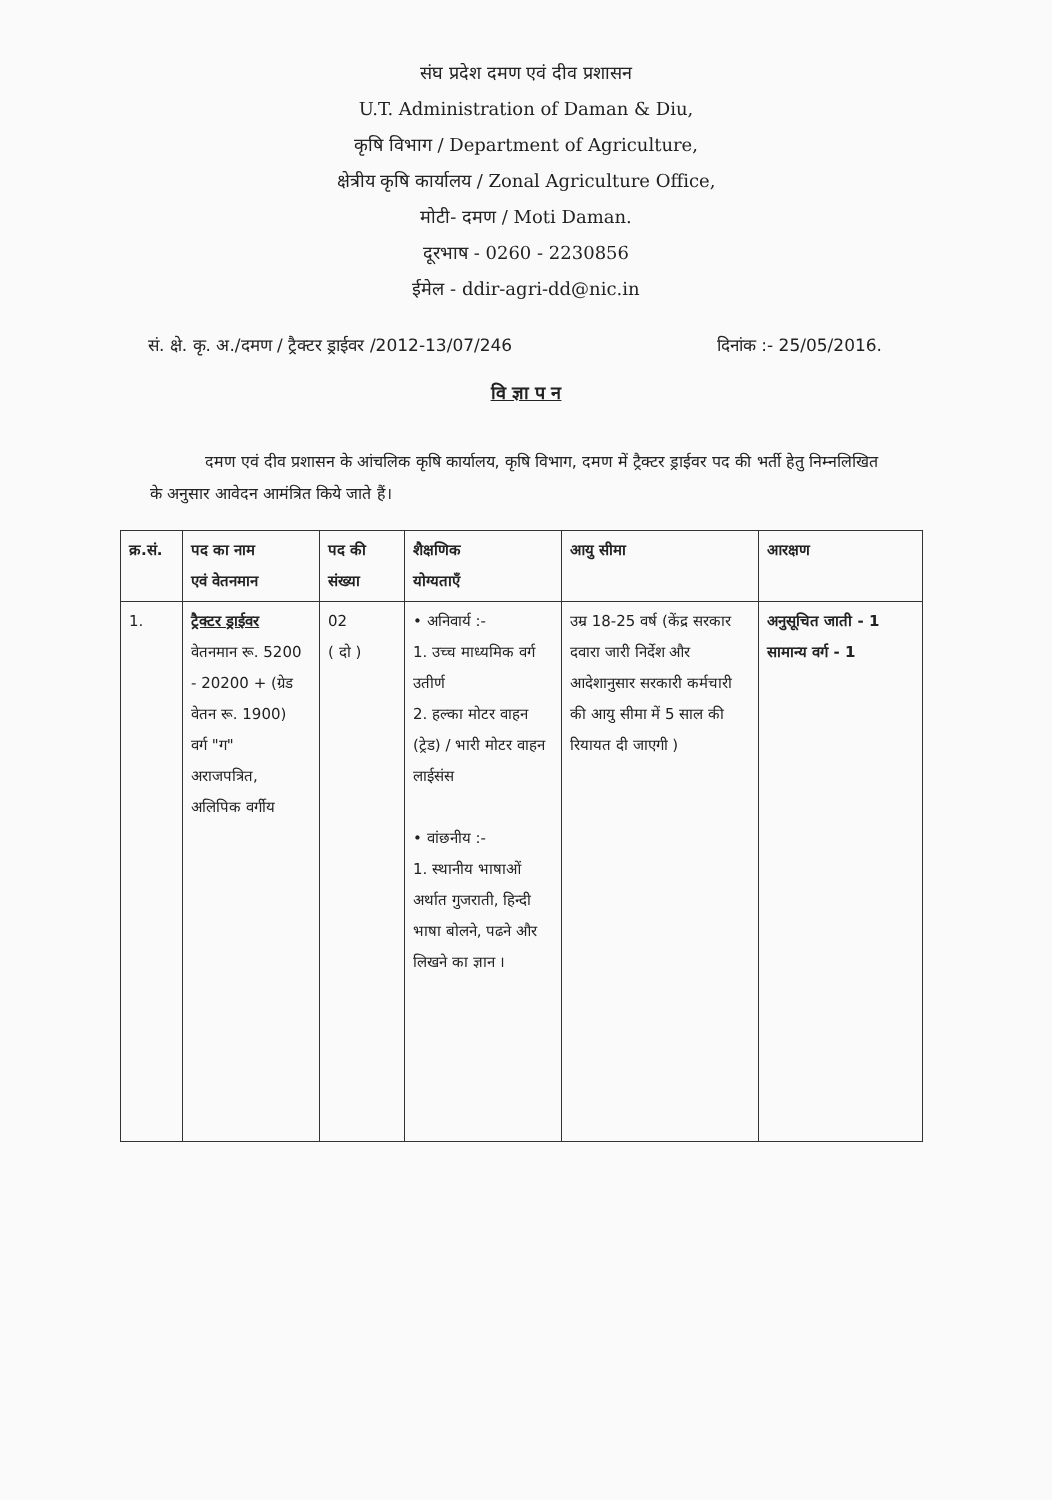संघ प्रदेश दमण एवं दीव प्रशासन
U.T. Administration of Daman & Diu,
कृषि विभाग / Department of Agriculture,
क्षेत्रीय कृषि कार्यालय / Zonal Agriculture Office,
मोटी- दमण / Moti Daman.
दूरभाष - 0260 - 2230856
ईमेल - ddir-agri-dd@nic.in
सं. क्षे. कृ. अ./दमण / ट्रैक्टर ड्राईवर /2012-13/07/246 दिनांक :- 25/05/2016.
वि ज्ञा प न
दमण एवं दीव प्रशासन के आंचलिक कृषि कार्यालय, कृषि विभाग, दमण में ट्रैक्टर ड्राईवर पद की भर्ती हेतु निम्नलिखित के अनुसार आवेदन आमंत्रित किये जाते हैं।
| क्र.सं. | पद का नाम एवं वेतनमान | पद की संख्या | शैक्षणिक योग्यताएँ | आयु सीमा | आरक्षण |
| --- | --- | --- | --- | --- | --- |
| 1. | ट्रैक्टर ड्राईवर वेतनमान रू. 5200 - 20200 + (ग्रेड वेतन रू. 1900) वर्ग "ग" अराजपत्रित, अलिपिक वर्गीय | 02 ( दो ) | • अनिवार्य :- 1. उच्च माध्यमिक वर्ग उतीर्ण 2. हल्का मोटर वाहन (ट्रेड) / भारी मोटर वाहन लाईसंस • वांछनीय :- 1. स्थानीय भाषाओं अर्थात गुजराती, हिन्दी भाषा बोलने, पढने और लिखने का ज्ञान । | उम्र 18-25 वर्ष (केंद्र सरकार दवारा जारी निर्देश और आदेशानुसार सरकारी कर्मचारी की आयु सीमा में 5 साल की रियायत दी जाएगी ) | अनुसूचित जाती - 1 सामान्य वर्ग - 1 |